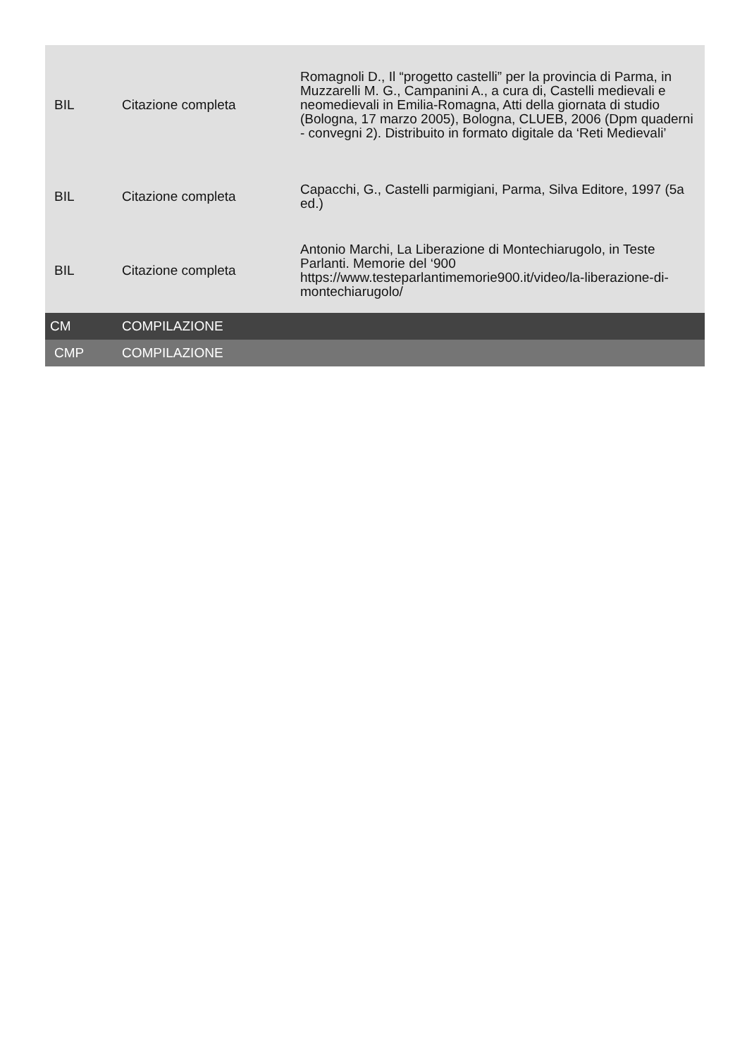| BIL | Citazione completa | Romagnoli D., Il “progetto castelli” per la provincia di Parma, in Muzzarelli M. G., Campanini A., a cura di, Castelli medievali e neomedievali in Emilia-Romagna, Atti della giornata di studio (Bologna, 17 marzo 2005), Bologna, CLUEB, 2006 (Dpm quaderni - convegni 2). Distribuito in formato digitale da ‘Reti Medievali’ |
| BIL | Citazione completa | Capacchi, G., Castelli parmigiani, Parma, Silva Editore, 1997 (5a ed.) |
| BIL | Citazione completa | Antonio Marchi, La Liberazione di Montechiarugolo, in Teste Parlanti. Memorie del ‘900 https://www.testeparlantimemorie900.it/video/la-liberazione-di-montechiarugolo/ |
| CM | COMPILAZIONE | |
| CMP | COMPILAZIONE | |